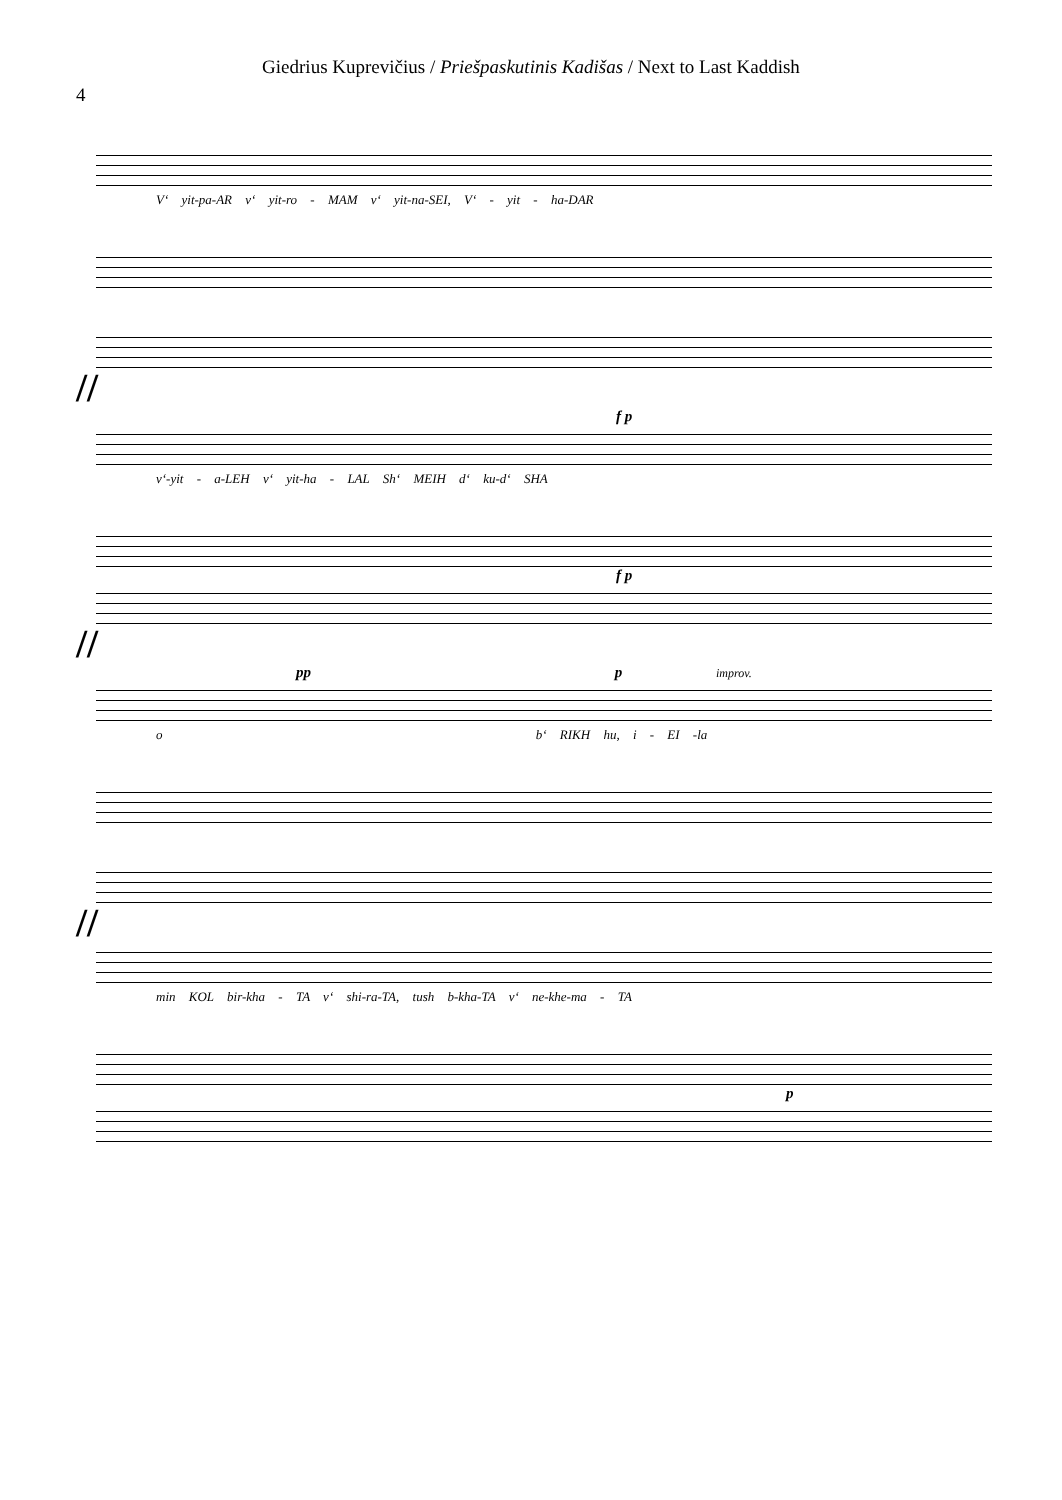Giedrius Kuprevičius / Priešpaskutinis Kadišas / Next to Last Kaddish
4
V‘ yit-pa-AR v‘ yit-ro - MAM v‘ yit-na-SEI, V‘ - yit - ha-DAR
//
f p
v‘-yit - a-LEH v‘ yit-ha - LAL Sh‘ MEIH d‘ ku-d‘ SHA
f p
//
pp p improv.
o b‘ RIKH hu, i - EI -la
//
min KOL bir-kha - TA v‘ shi-ra-TA, tush b-kha-TA v‘ ne-khe-ma - TA
p